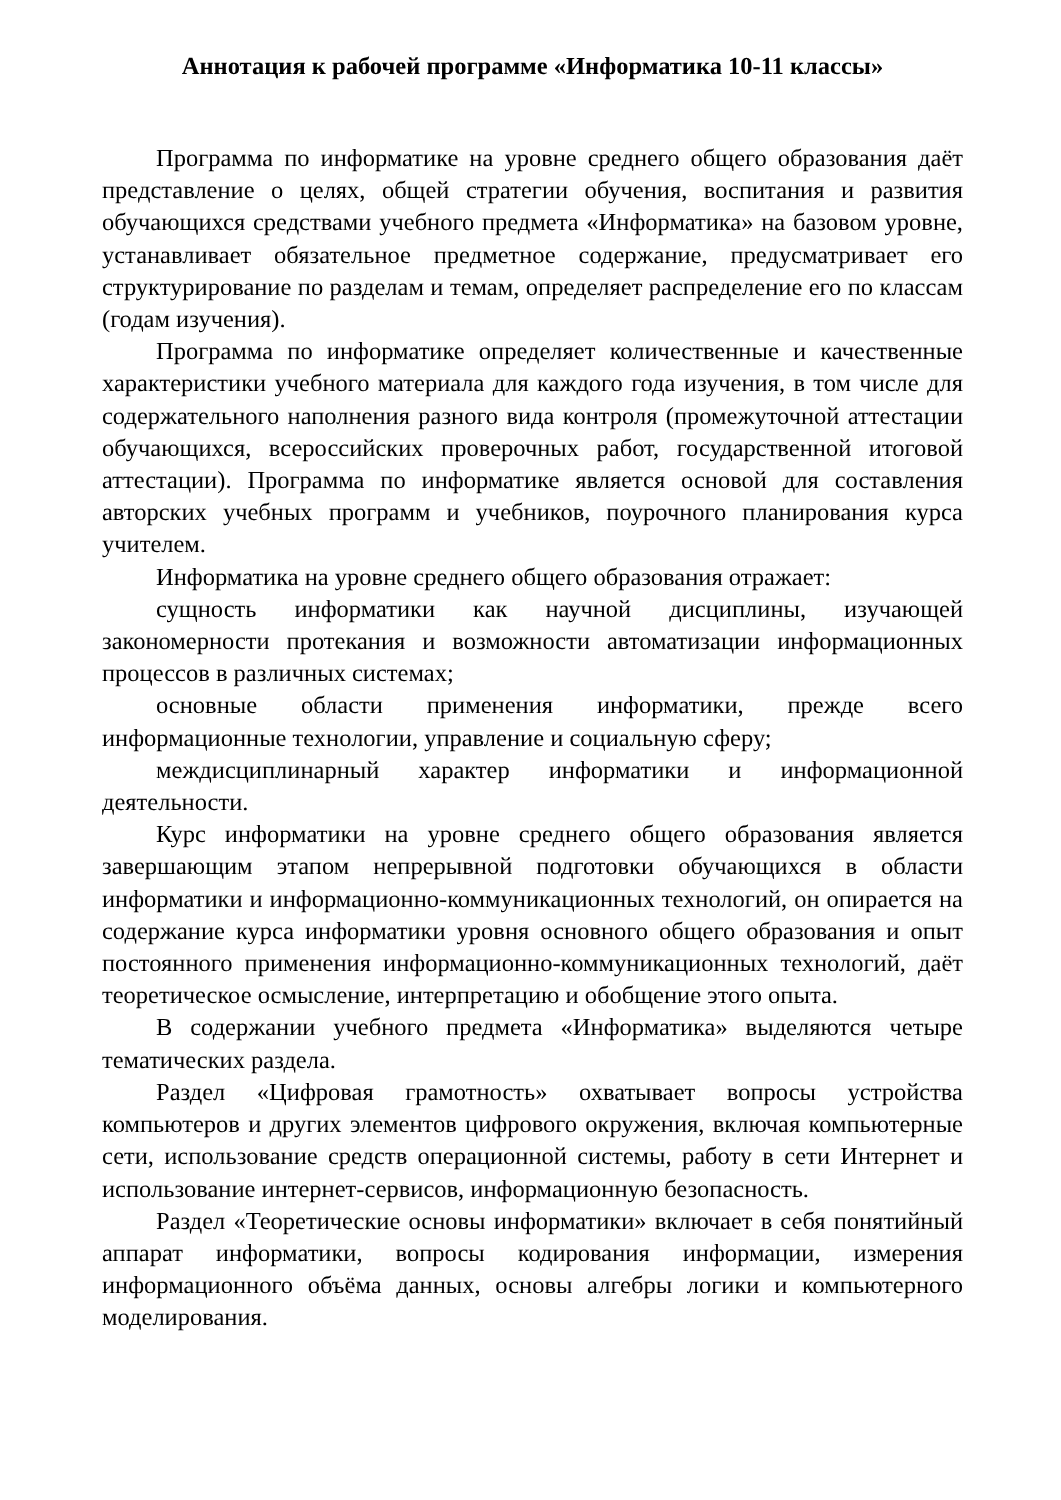Аннотация к рабочей программе «Информатика 10-11 классы»
Программа по информатике на уровне среднего общего образования даёт представление о целях, общей стратегии обучения, воспитания и развития обучающихся средствами учебного предмета «Информатика» на базовом уровне, устанавливает обязательное предметное содержание, предусматривает его структурирование по разделам и темам, определяет распределение его по классам (годам изучения).
Программа по информатике определяет количественные и качественные характеристики учебного материала для каждого года изучения, в том числе для содержательного наполнения разного вида контроля (промежуточной аттестации обучающихся, всероссийских проверочных работ, государственной итоговой аттестации). Программа по информатике является основой для составления авторских учебных программ и учебников, поурочного планирования курса учителем.
Информатика на уровне среднего общего образования отражает:
сущность информатики как научной дисциплины, изучающей закономерности протекания и возможности автоматизации информационных процессов в различных системах;
основные области применения информатики, прежде всего информационные технологии, управление и социальную сферу;
междисциплинарный характер информатики и информационной деятельности.
Курс информатики на уровне среднего общего образования является завершающим этапом непрерывной подготовки обучающихся в области информатики и информационно-коммуникационных технологий, он опирается на содержание курса информатики уровня основного общего образования и опыт постоянного применения информационно-коммуникационных технологий, даёт теоретическое осмысление, интерпретацию и обобщение этого опыта.
В содержании учебного предмета «Информатика» выделяются четыре тематических раздела.
Раздел «Цифровая грамотность» охватывает вопросы устройства компьютеров и других элементов цифрового окружения, включая компьютерные сети, использование средств операционной системы, работу в сети Интернет и использование интернет-сервисов, информационную безопасность.
Раздел «Теоретические основы информатики» включает в себя понятийный аппарат информатики, вопросы кодирования информации, измерения информационного объёма данных, основы алгебры логики и компьютерного моделирования.